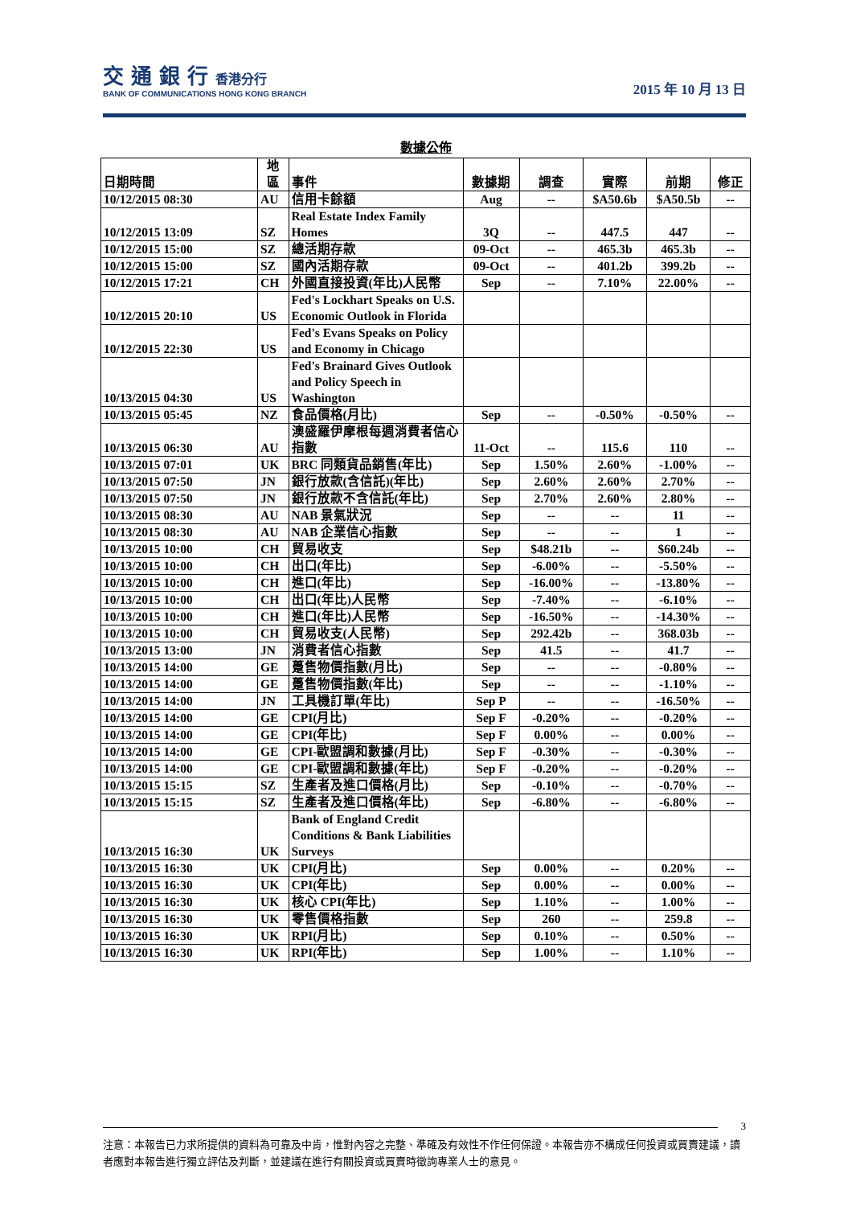交 通 銀 行 香港分行
BANK OF COMMUNICATIONS HONG KONG BRANCH
2015 年 10 月 13 日
數據公佈
| 日期時間 | 地 區 | 事件 | 數據期 | 調查 | 實際 | 前期 | 修正 |
| --- | --- | --- | --- | --- | --- | --- | --- |
| 10/12/2015 08:30 | AU | 信用卡餘額 | Aug | -- | $A50.6b | $A50.5b | -- |
| 10/12/2015 13:09 | SZ | Real Estate Index Family Homes | 3Q | -- | 447.5 | 447 | -- |
| 10/12/2015 15:00 | SZ | 總活期存款 | 09-Oct | -- | 465.3b | 465.3b | -- |
| 10/12/2015 15:00 | SZ | 國內活期存款 | 09-Oct | -- | 401.2b | 399.2b | -- |
| 10/12/2015 17:21 | CH | 外國直接投資(年比)人民幣 | Sep | -- | 7.10% | 22.00% | -- |
| 10/12/2015 20:10 | US | Fed's Lockhart Speaks on U.S. Economic Outlook in Florida | | | | | |
| 10/12/2015 22:30 | US | Fed's Evans Speaks on Policy and Economy in Chicago | | | | | |
| 10/13/2015 04:30 | US | Fed's Brainard Gives Outlook and Policy Speech in Washington | | | | | |
| 10/13/2015 05:45 | NZ | 食品價格(月比) | Sep | -- | -0.50% | -0.50% | -- |
| 10/13/2015 06:30 | AU | 澳盛羅伊摩根每週消費者信心指數 | 11-Oct | -- | 115.6 | 110 | -- |
| 10/13/2015 07:01 | UK | BRC 同類貨品銷售(年比) | Sep | 1.50% | 2.60% | -1.00% | -- |
| 10/13/2015 07:50 | JN | 銀行放款(含信託)(年比) | Sep | 2.60% | 2.60% | 2.70% | -- |
| 10/13/2015 07:50 | JN | 銀行放款不含信託(年比) | Sep | 2.70% | 2.60% | 2.80% | -- |
| 10/13/2015 08:30 | AU | NAB 景氣狀況 | Sep | -- | -- | 11 | -- |
| 10/13/2015 08:30 | AU | NAB 企業信心指數 | Sep | -- | -- | 1 | -- |
| 10/13/2015 10:00 | CH | 貿易收支 | Sep | $48.21b | -- | $60.24b | -- |
| 10/13/2015 10:00 | CH | 出口(年比) | Sep | -6.00% | -- | -5.50% | -- |
| 10/13/2015 10:00 | CH | 進口(年比) | Sep | -16.00% | -- | -13.80% | -- |
| 10/13/2015 10:00 | CH | 出口(年比)人民幣 | Sep | -7.40% | -- | -6.10% | -- |
| 10/13/2015 10:00 | CH | 進口(年比)人民幣 | Sep | -16.50% | -- | -14.30% | -- |
| 10/13/2015 10:00 | CH | 貿易收支(人民幣) | Sep | 292.42b | -- | 368.03b | -- |
| 10/13/2015 13:00 | JN | 消費者信心指數 | Sep | 41.5 | -- | 41.7 | -- |
| 10/13/2015 14:00 | GE | 躉售物價指數(月比) | Sep | -- | -- | -0.80% | -- |
| 10/13/2015 14:00 | GE | 躉售物價指數(年比) | Sep | -- | -- | -1.10% | -- |
| 10/13/2015 14:00 | JN | 工具機訂單(年比) | Sep P | -- | -- | -16.50% | -- |
| 10/13/2015 14:00 | GE | CPI(月比) | Sep F | -0.20% | -- | -0.20% | -- |
| 10/13/2015 14:00 | GE | CPI(年比) | Sep F | 0.00% | -- | 0.00% | -- |
| 10/13/2015 14:00 | GE | CPI-歐盟調和數據(月比) | Sep F | -0.30% | -- | -0.30% | -- |
| 10/13/2015 14:00 | GE | CPI-歐盟調和數據(年比) | Sep F | -0.20% | -- | -0.20% | -- |
| 10/13/2015 15:15 | SZ | 生產者及進口價格(月比) | Sep | -0.10% | -- | -0.70% | -- |
| 10/13/2015 15:15 | SZ | 生產者及進口價格(年比) | Sep | -6.80% | -- | -6.80% | -- |
| 10/13/2015 16:30 | UK | Bank of England Credit Conditions & Bank Liabilities Surveys | | | | | |
| 10/13/2015 16:30 | UK | CPI(月比) | Sep | 0.00% | -- | 0.20% | -- |
| 10/13/2015 16:30 | UK | CPI(年比) | Sep | 0.00% | -- | 0.00% | -- |
| 10/13/2015 16:30 | UK | 核心 CPI(年比) | Sep | 1.10% | -- | 1.00% | -- |
| 10/13/2015 16:30 | UK | 零售價格指數 | Sep | 260 | -- | 259.8 | -- |
| 10/13/2015 16:30 | UK | RPI(月比) | Sep | 0.10% | -- | 0.50% | -- |
| 10/13/2015 16:30 | UK | RPI(年比) | Sep | 1.00% | -- | 1.10% | -- |
3
注意：本報告已力求所提供的資料為可靠及中肯，惟對內容之完整、準確及有效性不作任何保證。本報告亦不構成任何投資或買賣建議，讀者應對本報告進行獨立評估及判斷，並建議在進行有關投資或買賣時徵詢專業人士的意見。